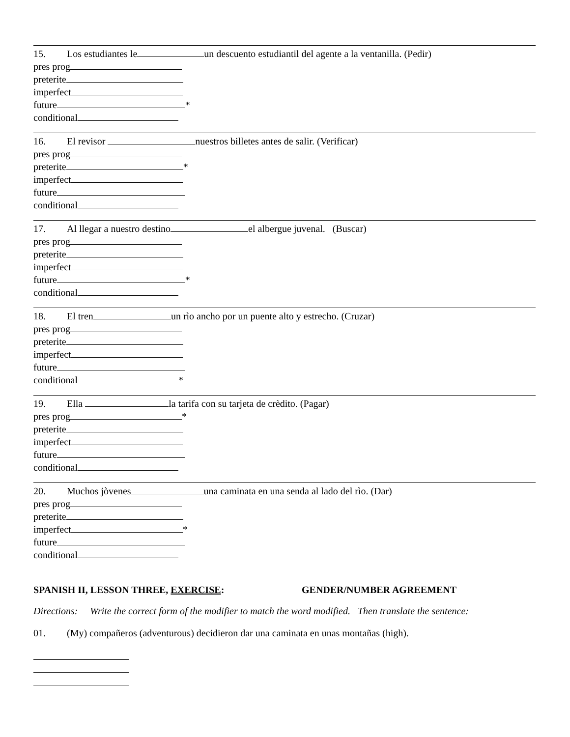15. Los estudiantes le un descuento estudiantil del agente a la ventanilla. (Pedir)
pres prog
preterite
imperfect
future *
conditional
16. El revisor nuestros billetes antes de salir. (Verificar)
pres prog
preterite *
imperfect
future
conditional
17. Al llegar a nuestro destino el albergue juvenal. (Buscar)
pres prog
preterite
imperfect
future *
conditional
18. El tren un rìo ancho por un puente alto y estrecho. (Cruzar)
pres prog
preterite
imperfect
future
conditional *
19. Ella la tarifa con su tarjeta de crèdito. (Pagar)
pres prog *
preterite
imperfect
future
conditional
20. Muchos jòvenes una caminata en una senda al lado del rìo. (Dar)
pres prog
preterite
imperfect *
future
conditional
SPANISH II, LESSON THREE, EXERCISE: GENDER/NUMBER AGREEMENT
Directions: Write the correct form of the modifier to match the word modified. Then translate the sentence:
01. (My) compañeros (adventurous) decidieron dar una caminata en unas montañas (high).